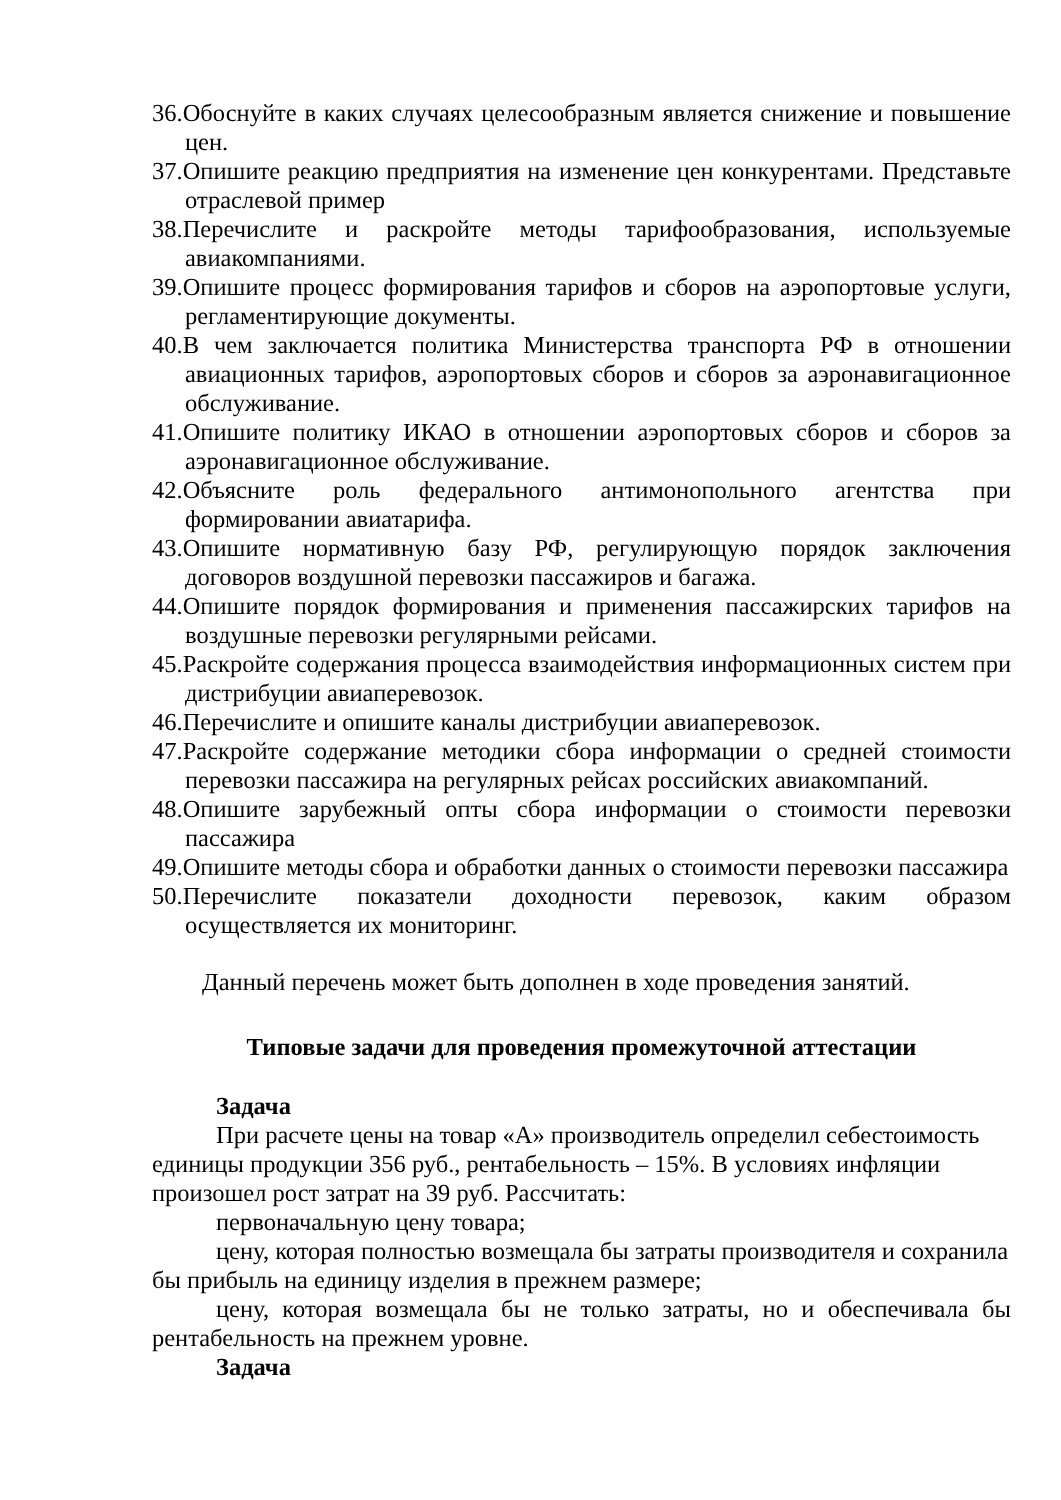36.Обоснуйте в каких случаях целесообразным является снижение и повышение цен.
37.Опишите реакцию предприятия на изменение цен конкурентами. Представьте отраслевой пример
38.Перечислите и раскройте методы тарифообразования, используемые авиакомпаниями.
39.Опишите процесс формирования тарифов и сборов на аэропортовые услуги, регламентирующие документы.
40.В чем заключается политика Министерства транспорта РФ в отношении авиационных тарифов, аэропортовых сборов и сборов за аэронавигационное обслуживание.
41.Опишите политику ИКАО в отношении аэропортовых сборов и сборов за аэронавигационное обслуживание.
42.Объясните роль федерального антимонопольного агентства при формировании авиатарифа.
43.Опишите нормативную базу РФ, регулирующую порядок заключения договоров воздушной перевозки пассажиров и багажа.
44.Опишите порядок формирования и применения пассажирских тарифов на воздушные перевозки регулярными рейсами.
45.Раскройте содержания процесса взаимодействия информационных систем при дистрибуции авиаперевозок.
46.Перечислите и опишите каналы дистрибуции авиаперевозок.
47.Раскройте содержание методики сбора информации о средней стоимости перевозки пассажира на регулярных рейсах российских авиакомпаний.
48.Опишите зарубежный опты сбора информации о стоимости перевозки пассажира
49.Опишите методы сбора и обработки данных о стоимости перевозки пассажира
50.Перечислите показатели доходности перевозок, каким образом осуществляется их мониторинг.
Данный перечень может быть дополнен в ходе проведения занятий.
Типовые задачи для проведения промежуточной аттестации
Задача
При расчете цены на товар «А» производитель определил себестоимость единицы продукции 356 руб., рентабельность – 15%. В условиях инфляции произошел рост затрат на 39 руб. Рассчитать:
первоначальную цену товара;
цену, которая полностью возмещала бы затраты производителя и сохранила бы прибыль на единицу изделия в прежнем размере;
цену, которая возмещала бы не только затраты, но и обеспечивала бы рентабельность на прежнем уровне.
Задача